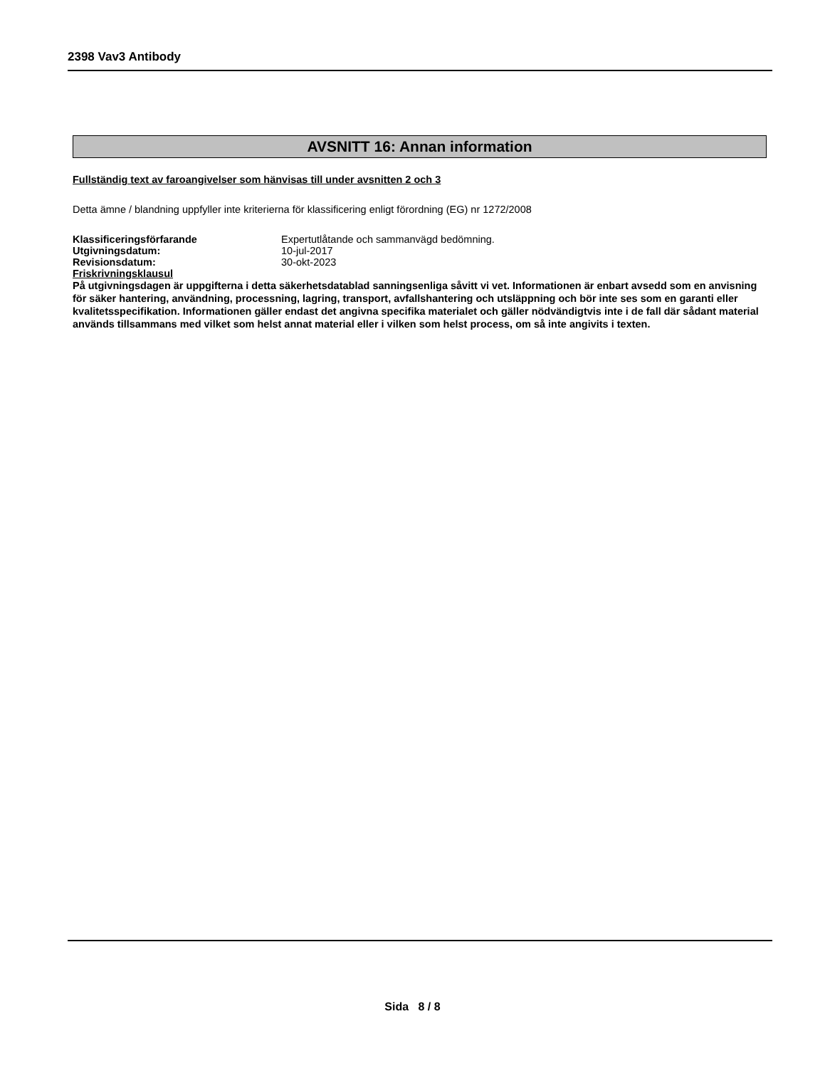2398 Vav3 Antibody
AVSNITT 16: Annan information
Fullständig text av faroangivelser som hänvisas till under avsnitten 2 och 3
Detta ämne / blandning uppfyller inte kriterierna för klassificering enligt förordning (EG) nr 1272/2008
| Klassificeringsförfarande | Expertutlåtande och sammanvägd bedömning. |
| Utgivningsdatum: | 10-jul-2017 |
| Revisionsdatum: | 30-okt-2023 |
Friskrivningsklausul
På utgivningsdagen är uppgifterna i detta säkerhetsdatablad sanningsenliga såvitt vi vet. Informationen är enbart avsedd som en anvisning för säker hantering, användning, processning, lagring, transport, avfallshantering och utsläppning och bör inte ses som en garanti eller kvalitetsspecifikation. Informationen gäller endast det angivna specifika materialet och gäller nödvändigtvis inte i de fall där sådant material används tillsammans med vilket som helst annat material eller i vilken som helst process, om så inte angivits i texten.
Sida 8 / 8